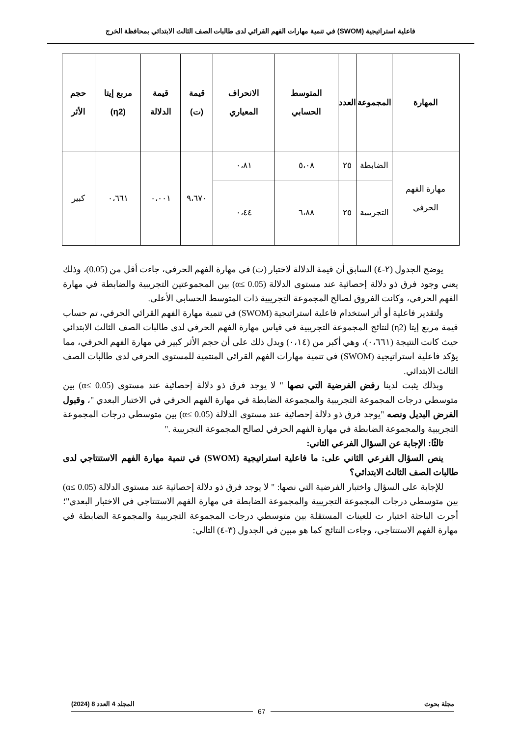فاعلية استراتيجية (SWOM) في تنمية مهارات الفهم القرائي لدى طالبات الصف الثالث الابتدائي بمحافظة الخرج
| المهارة | المجموعة | العدد | المتوسط الحسابي | الانحراف المعياري | قيمة (ت) | قيمة الدلالة | مربع إيتا (η2) | حجم الأثر |
| --- | --- | --- | --- | --- | --- | --- | --- | --- |
| مهارة الفهم الحرفي | الضابطة | ٢٥ | ٥،٠٨ | ٠،٨١ | ٩،٦٧٠ | ٠،٠٠١ | ٠،٦٦١ | كبير |
| | التجريبية | ٢٥ | ٦،٨٨ | ٠،٤٤ | | | | |
يوضح الجدول (٢-٤) السابق أن قيمة الدلالة لاختبار (ت) في مهارة الفهم الحرفي، جاءت أقل من (0.05)، وذلك يعني وجود فرق ذو دلالة إحصائية عند مستوى الدلالة (α≤ 0.05) بين المجموعتين التجريبية والضابطة في مهارة الفهم الحرفي، وكانت الفروق لصالح المجموعة التجريبية ذات المتوسط الحسابي الأعلى.
ولتقدير فاعلية أو أثر استخدام فاعلية استراتيجية (SWOM) في تنمية مهارة الفهم القرائي الحرفي، تم حساب قيمة مربع إيتا (η2) لنتائج المجموعة التجريبية في قياس مهارة الفهم الحرفي لدى طالبات الصف الثالث الابتدائي حيث كانت النتيجة (٠،٦٦١)، وهي أكبر من (٠،١٤) ويدل ذلك على أن حجم الأثر كبير في مهارة الفهم الحرفي، مما يؤكد فاعلية استراتيجية (SWOM) في تنمية مهارات الفهم القرائي المنتمية للمستوى الحرفي لدى طالبات الصف الثالث الابتدائي.
وبذلك يثبت لدينا رفض الفرضية التي نصها " لا يوجد فرق ذو دلالة إحصائية عند مستوى (α≤ 0.05) بين متوسطي درجات المجموعة التجريبية والمجموعة الضابطة في مهارة الفهم الحرفي في الاختبار البعدي "، وقبول الفرض البديل ونصه "يوجد فرق ذو دلالة إحصائية عند مستوى الدلالة (α≤ 0.05) بين متوسطي درجات المجموعة التجريبية والمجموعة الضابطة في مهارة الفهم الحرفي لصالح المجموعة التجريبية ."
ثالثًا: الإجابة عن السؤال الفرعي الثاني:
ينص السؤال الفرعي الثاني على: ما فاعلية استراتيجية (SWOM) في تنمية مهارة الفهم الاستنتاجي لدى طالبات الصف الثالث الابتدائي؟
للإجابة على السؤال واختبار الفرضية التي نصها: " لا يوجد فرق ذو دلالة إحصائية عند مستوى الدلالة (α≤ 0.05) بين متوسطي درجات المجموعة التجريبية والمجموعة الضابطة في مهارة الفهم الاستنتاجي في الاختبار البعدي"؛ أجرت الباحثة اختبار ت للعينات المستقلة بين متوسطي درجات المجموعة التجريبية والمجموعة الضابطة في مهارة الفهم الاستنتاجي، وجاءت النتائج كما هو مبين في الجدول (٣-٤) التالي:
مجلة بحوث المجلد 4 العدد 8 (2024)
67